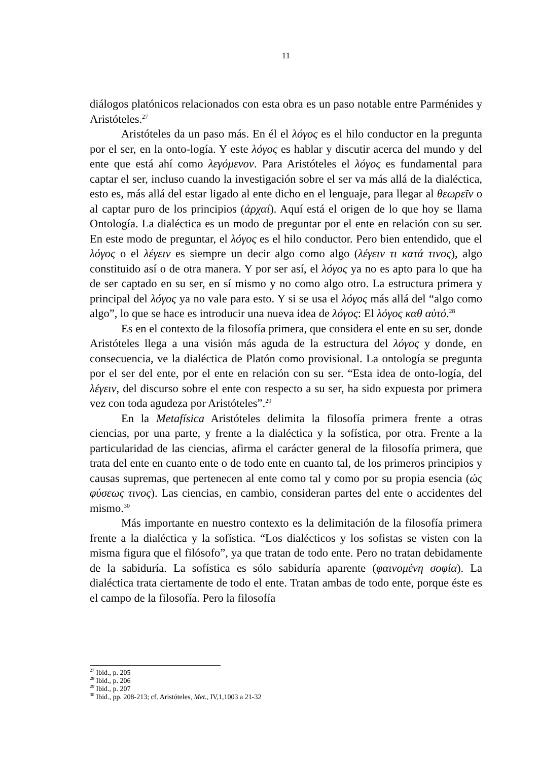11
diálogos platónicos relacionados con esta obra es un paso notable entre Parménides y Aristóteles.<sup>27</sup>
Aristóteles da un paso más. En él el λόγος es el hilo conductor en la pregunta por el ser, en la onto-logía. Y este λόγος es hablar y discutir acerca del mundo y del ente que está ahí como λεγόμενον. Para Aristóteles el λόγος es fundamental para captar el ser, incluso cuando la investigación sobre el ser va más allá de la dialéctica, esto es, más allá del estar ligado al ente dicho en el lenguaje, para llegar al θεωρεῖν o al captar puro de los principios (ἀρχαί). Aquí está el origen de lo que hoy se llama Ontología. La dialéctica es un modo de preguntar por el ente en relación con su ser. En este modo de preguntar, el λόγος es el hilo conductor. Pero bien entendido, que el λόγος o el λέγειν es siempre un decir algo como algo (λέγειν τι κατά τινος), algo constituido así o de otra manera. Y por ser así, el λόγος ya no es apto para lo que ha de ser captado en su ser, en sí mismo y no como algo otro. La estructura primera y principal del λόγος ya no vale para esto. Y si se usa el λόγος más allá del “algo como algo”, lo que se hace es introducir una nueva idea de λόγος: El λόγος καθ αὑτό.<sup>28</sup>
Es en el contexto de la filosofía primera, que considera el ente en su ser, donde Aristóteles llega a una visión más aguda de la estructura del λόγος y donde, en consecuencia, ve la dialéctica de Platón como provisional. La ontología se pregunta por el ser del ente, por el ente en relación con su ser. “Esta idea de onto-logía, del λέγειν, del discurso sobre el ente con respecto a su ser, ha sido expuesta por primera vez con toda agudeza por Aristóteles”.<sup>29</sup>
En la Metafísica Aristóteles delimita la filosofía primera frente a otras ciencias, por una parte, y frente a la dialéctica y la sofística, por otra. Frente a la particularidad de las ciencias, afirma el carácter general de la filosofía primera, que trata del ente en cuanto ente o de todo ente en cuanto tal, de los primeros principios y causas supremas, que pertenecen al ente como tal y como por su propia esencia (ώς φύσεως τινος). Las ciencias, en cambio, consideran partes del ente o accidentes del mismo.<sup>30</sup>
Más importante en nuestro contexto es la delimitación de la filosofía primera frente a la dialéctica y la sofística. “Los dialécticos y los sofistas se visten con la misma figura que el filósofo”, ya que tratan de todo ente. Pero no tratan debidamente de la sabiduría. La sofística es sólo sabiduría aparente (φαινομένη σοφία). La dialéctica trata ciertamente de todo el ente. Tratan ambas de todo ente, porque éste es el campo de la filosofía. Pero la filosofía
<sup>27</sup> Ibid., p. 205
<sup>28</sup> Ibid., p. 206
<sup>29</sup> Ibid., p. 207
<sup>30</sup> Ibid., pp. 208-213; cf. Aristóteles, Met., IV,1,1003 a 21-32